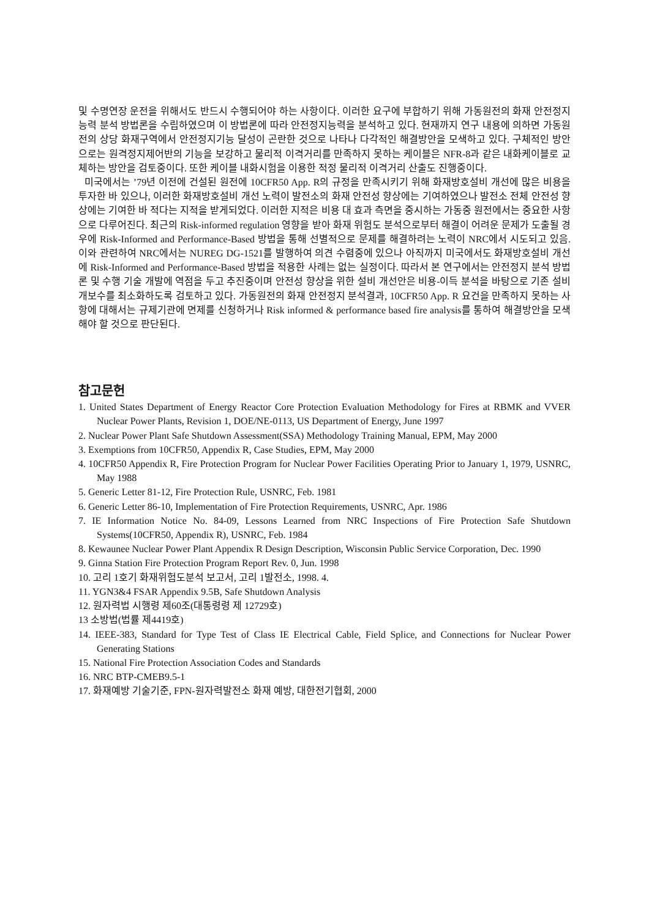및 수명연장 운전을 위해서도 반드시 수행되어야 하는 사항이다. 이러한 요구에 부합하기 위해 가동원전의 화재 안전정지능력 분석 방법론을 수립하였으며 이 방법론에 따라 안전정지능력을 분석하고 있다. 현재까지 연구 내용에 의하면 가동원전의 상당 화재구역에서 안전정지기능 달성이 곤란한 것으로 나타나 다각적인 해결방안을 모색하고 있다. 구체적인 방안으로는 원격정지제어반의 기능을 보강하고 물리적 이격거리를 만족하지 못하는 케이블은 NFR-8과 같은 내화케이블로 교체하는 방안을 검토중이다. 또한 케이블 내화시험을 이용한 적정 물리적 이격거리 산출도 진행중이다.
미국에서는 ’79년 이전에 건설된 원전에 10CFR50 App. R의 규정을 만족시키기 위해 화재방호설비 개선에 많은 비용을 투자한 바 있으나, 이러한 화재방호설비 개선 노력이 발전소의 화재 안전성 향상에는 기여하였으나 발전소 전체 안전성 향상에는 기여한 바 적다는 지적을 받게되었다. 이러한 지적은 비용 대 효과 측면을 중시하는 가동중 원전에서는 중요한 사항으로 다루어진다. 최근의 Risk-informed regulation 영향을 받아 화재 위험도 분석으로부터 해결이 어려운 문제가 도출될 경우에 Risk-Informed and Performance-Based 방법을 통해 선별적으로 문제를 해결하려는 노력이 NRC에서 시도되고 있음. 이와 관련하여 NRC에서는 NUREG DG-1521를 발행하여 의견 수렴중에 있으나 아직까지 미국에서도 화재방호설비 개선에 Risk-Informed and Performance-Based 방법을 적용한 사례는 없는 실정이다. 따라서 본 연구에서는 안전정지 분석 방법론 및 수행 기술 개발에 역점을 두고 추진중이며 안전성 향상을 위한 설비 개선안은 비용-이득 분석을 바탕으로 기존 설비 개보수를 최소화하도록 검토하고 있다. 가동원전의 화재 안전정지 분석결과, 10CFR50 App. R 요건을 만족하지 못하는 사항에 대해서는 규제기관에 면제를 신청하거나 Risk informed & performance based fire analysis를 통하여 해결방안을 모색해야 할 것으로 판단된다.
참고문헌
1. United States Department of Energy Reactor Core Protection Evaluation Methodology for Fires at RBMK and VVER Nuclear Power Plants, Revision 1, DOE/NE-0113, US Department of Energy, June 1997
2. Nuclear Power Plant Safe Shutdown Assessment(SSA) Methodology Training Manual, EPM, May 2000
3. Exemptions from 10CFR50, Appendix R, Case Studies, EPM, May 2000
4. 10CFR50 Appendix R, Fire Protection Program for Nuclear Power Facilities Operating Prior to January 1, 1979, USNRC, May 1988
5. Generic Letter 81-12, Fire Protection Rule, USNRC, Feb. 1981
6. Generic Letter 86-10, Implementation of Fire Protection Requirements, USNRC, Apr. 1986
7. IE Information Notice No. 84-09, Lessons Learned from NRC Inspections of Fire Protection Safe Shutdown Systems(10CFR50, Appendix R), USNRC, Feb. 1984
8. Kewaunee Nuclear Power Plant Appendix R Design Description, Wisconsin Public Service Corporation, Dec. 1990
9. Ginna Station Fire Protection Program Report Rev. 0, Jun. 1998
10. 고리 1호기 화재위험도분석 보고서, 고리 1발전소, 1998. 4.
11. YGN3&4 FSAR Appendix 9.5B, Safe Shutdown Analysis
12. 원자력법 시행령 제60조(대통령령 제 12729호)
13 소방법(법률 제4419호)
14. IEEE-383, Standard for Type Test of Class IE Electrical Cable, Field Splice, and Connections for Nuclear Power Generating Stations
15. National Fire Protection Association Codes and Standards
16. NRC BTP-CMEB9.5-1
17. 화재예방 기술기준, FPN-원자력발전소 화재 예방, 대한전기협회, 2000